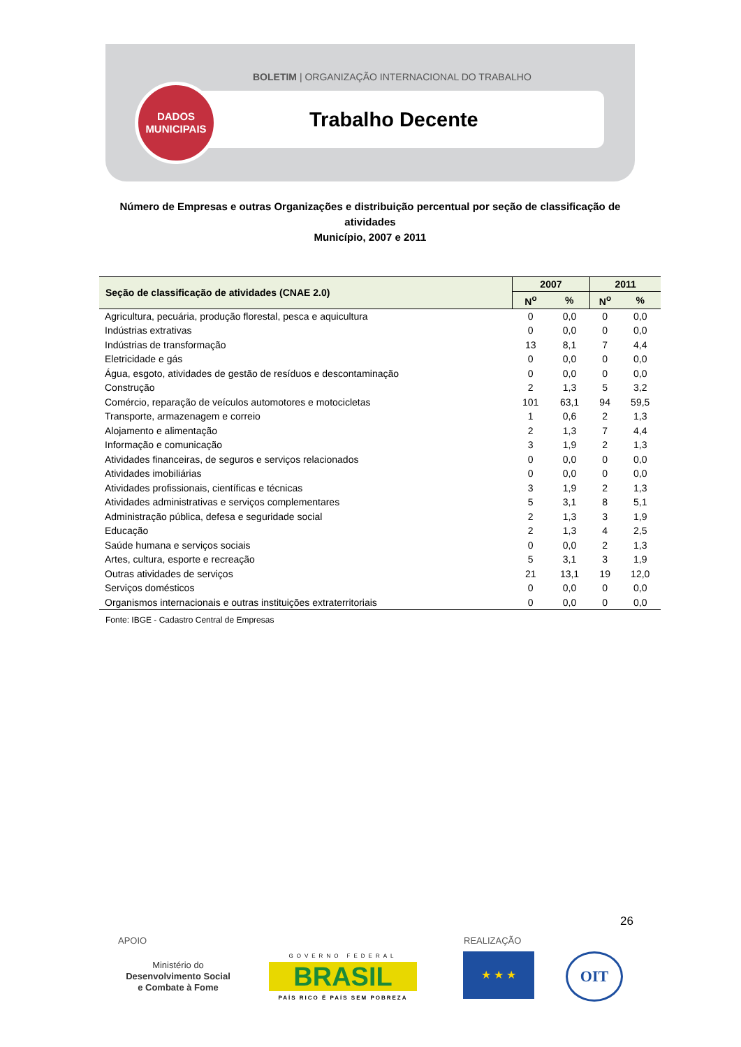BOLETIM | ORGANIZAÇÃO INTERNACIONAL DO TRABALHO
DADOS
MUNICIPAIS
Trabalho Decente
Número de Empresas e outras Organizações e distribuição percentual por seção de classificação de atividades
Município, 2007 e 2011
| Seção de classificação de atividades (CNAE 2.0) | 2007 | | 2011 | |
| --- | --- | --- | --- | --- |
| | N<sup>o</sup> | % | N<sup>o</sup> | % |
| Agricultura, pecuária, produção florestal, pesca e aquicultura | 0 | 0,0 | 0 | 0,0 |
| Indústrias extrativas | 0 | 0,0 | 0 | 0,0 |
| Indústrias de transformação | 13 | 8,1 | 7 | 4,4 |
| Eletricidade e gás | 0 | 0,0 | 0 | 0,0 |
| Água, esgoto, atividades de gestão de resíduos e descontaminação | 0 | 0,0 | 0 | 0,0 |
| Construção | 2 | 1,3 | 5 | 3,2 |
| Comércio, reparação de veículos automotores e motocicletas | 101 | 63,1 | 94 | 59,5 |
| Transporte, armazenagem e correio | 1 | 0,6 | 2 | 1,3 |
| Alojamento e alimentação | 2 | 1,3 | 7 | 4,4 |
| Informação e comunicação | 3 | 1,9 | 2 | 1,3 |
| Atividades financeiras, de seguros e serviços relacionados | 0 | 0,0 | 0 | 0,0 |
| Atividades imobiliárias | 0 | 0,0 | 0 | 0,0 |
| Atividades profissionais, científicas e técnicas | 3 | 1,9 | 2 | 1,3 |
| Atividades administrativas e serviços complementares | 5 | 3,1 | 8 | 5,1 |
| Administração pública, defesa e seguridade social | 2 | 1,3 | 3 | 1,9 |
| Educação | 2 | 1,3 | 4 | 2,5 |
| Saúde humana e serviços sociais | 0 | 0,0 | 2 | 1,3 |
| Artes, cultura, esporte e recreação | 5 | 3,1 | 3 | 1,9 |
| Outras atividades de serviços | 21 | 13,1 | 19 | 12,0 |
| Serviços domésticos | 0 | 0,0 | 0 | 0,0 |
| Organismos internacionais e outras instituições extraterritoriais | 0 | 0,0 | 0 | 0,0 |
Fonte: IBGE - Cadastro Central de Empresas
26
APOIO REALIZAÇÃO
Ministério do
Desenvolvimento Social
e Combate à Fome
GOVERNO FEDERAL
BRASIL
PAÍS RICO É PAÍS SEM POBREZA
★ ★ ★ OIT